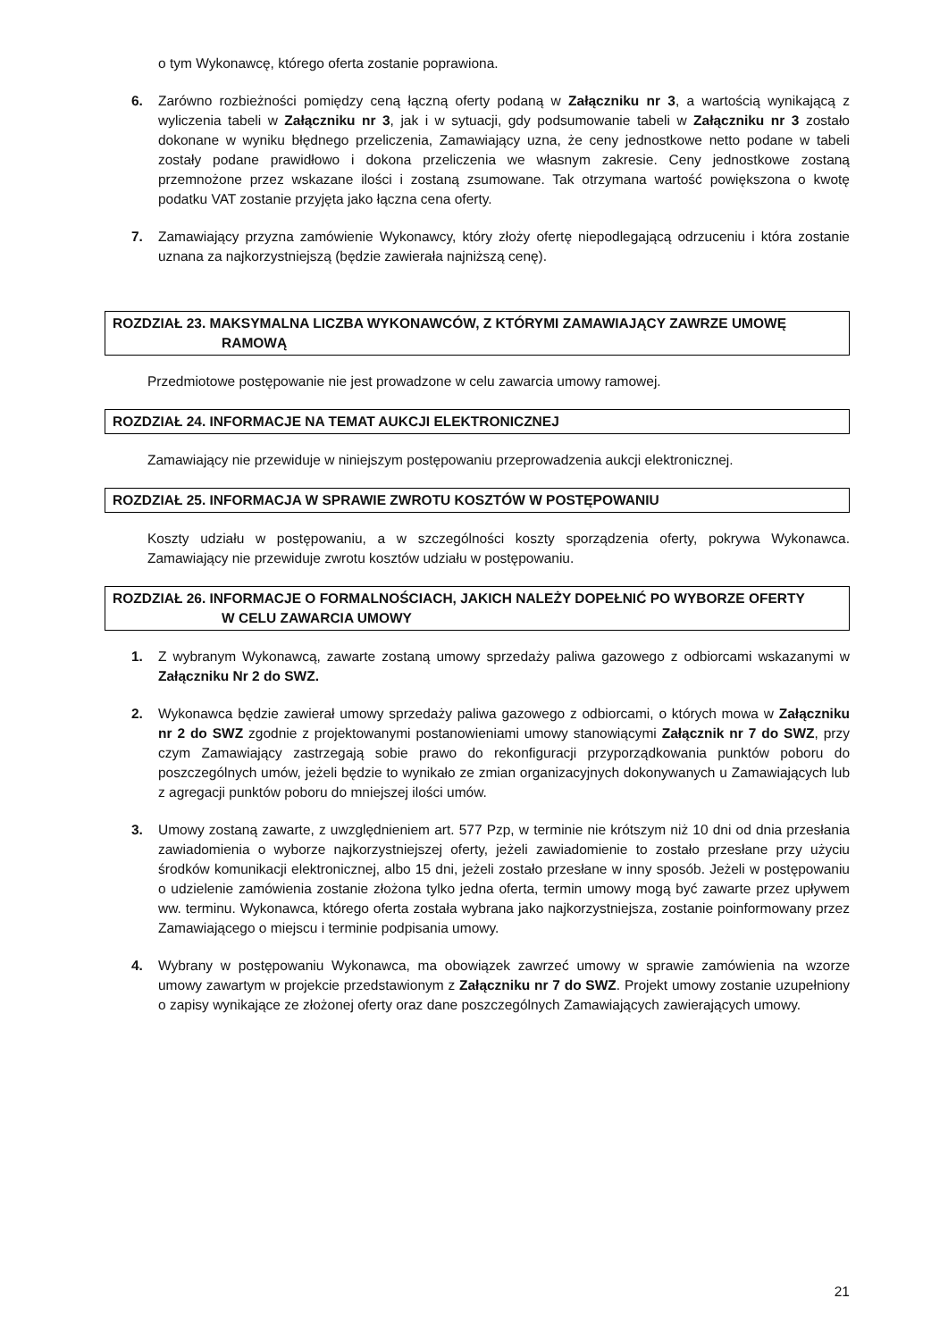o tym Wykonawcę, którego oferta zostanie poprawiona.
6. Zarówno rozbieżności pomiędzy ceną łączną oferty podaną w Załączniku nr 3, a wartością wynikającą z wyliczenia tabeli w Załączniku nr 3, jak i w sytuacji, gdy podsumowanie tabeli w Załączniku nr 3 zostało dokonane w wyniku błędnego przeliczenia, Zamawiający uzna, że ceny jednostkowe netto podane w tabeli zostały podane prawidłowo i dokona przeliczenia we własnym zakresie. Ceny jednostkowe zostaną przemnożone przez wskazane ilości i zostaną zsumowane. Tak otrzymana wartość powiększona o kwotę podatku VAT zostanie przyjęta jako łączna cena oferty.
7. Zamawiający przyzna zamówienie Wykonawcy, który złoży ofertę niepodlegającą odrzuceniu i która zostanie uznana za najkorzystniejszą (będzie zawierała najniższą cenę).
ROZDZIAŁ 23. MAKSYMALNA LICZBA WYKONAWCÓW, Z KTÓRYMI ZAMAWIAJĄCY ZAWRZE UMOWĘ
RAMOWĄ
Przedmiotowe postępowanie nie jest prowadzone w celu zawarcia umowy ramowej.
ROZDZIAŁ 24. INFORMACJE NA TEMAT AUKCJI ELEKTRONICZNEJ
Zamawiający nie przewiduje w niniejszym postępowaniu przeprowadzenia aukcji elektronicznej.
ROZDZIAŁ 25. INFORMACJA W SPRAWIE ZWROTU KOSZTÓW W POSTĘPOWANIU
Koszty udziału w postępowaniu, a w szczególności koszty sporządzenia oferty, pokrywa Wykonawca. Zamawiający nie przewiduje zwrotu kosztów udziału w postępowaniu.
ROZDZIAŁ 26. INFORMACJE O FORMALNOŚCIACH, JAKICH NALEŻY DOPEŁNIĆ PO WYBORZE OFERTY
W CELU ZAWARCIA UMOWY
1. Z wybranym Wykonawcą, zawarte zostaną umowy sprzedaży paliwa gazowego z odbiorcami wskazanymi w Załączniku Nr 2 do SWZ.
2. Wykonawca będzie zawierał umowy sprzedaży paliwa gazowego z odbiorcami, o których mowa w Załączniku nr 2 do SWZ zgodnie z projektowanymi postanowieniami umowy stanowiącymi Załącznik nr 7 do SWZ, przy czym Zamawiający zastrzegają sobie prawo do rekonfiguracji przyporządkowania punktów poboru do poszczególnych umów, jeżeli będzie to wynikało ze zmian organizacyjnych dokonywanych u Zamawiających lub z agregacji punktów poboru do mniejszej ilości umów.
3. Umowy zostaną zawarte, z uwzględnieniem art. 577 Pzp, w terminie nie krótszym niż 10 dni od dnia przesłania zawiadomienia o wyborze najkorzystniejszej oferty, jeżeli zawiadomienie to zostało przesłane przy użyciu środków komunikacji elektronicznej, albo 15 dni, jeżeli zostało przesłane w inny sposób. Jeżeli w postępowaniu o udzielenie zamówienia zostanie złożona tylko jedna oferta, termin umowy mogą być zawarte przez upływem ww. terminu. Wykonawca, którego oferta została wybrana jako najkorzystniejsza, zostanie poinformowany przez Zamawiającego o miejscu i terminie podpisania umowy.
4. Wybrany w postępowaniu Wykonawca, ma obowiązek zawrzeć umowy w sprawie zamówienia na wzorze umowy zawartym w projekcie przedstawionym z Załączniku nr 7 do SWZ. Projekt umowy zostanie uzupełniony o zapisy wynikające ze złożonej oferty oraz dane poszczególnych Zamawiających zawierających umowy.
21